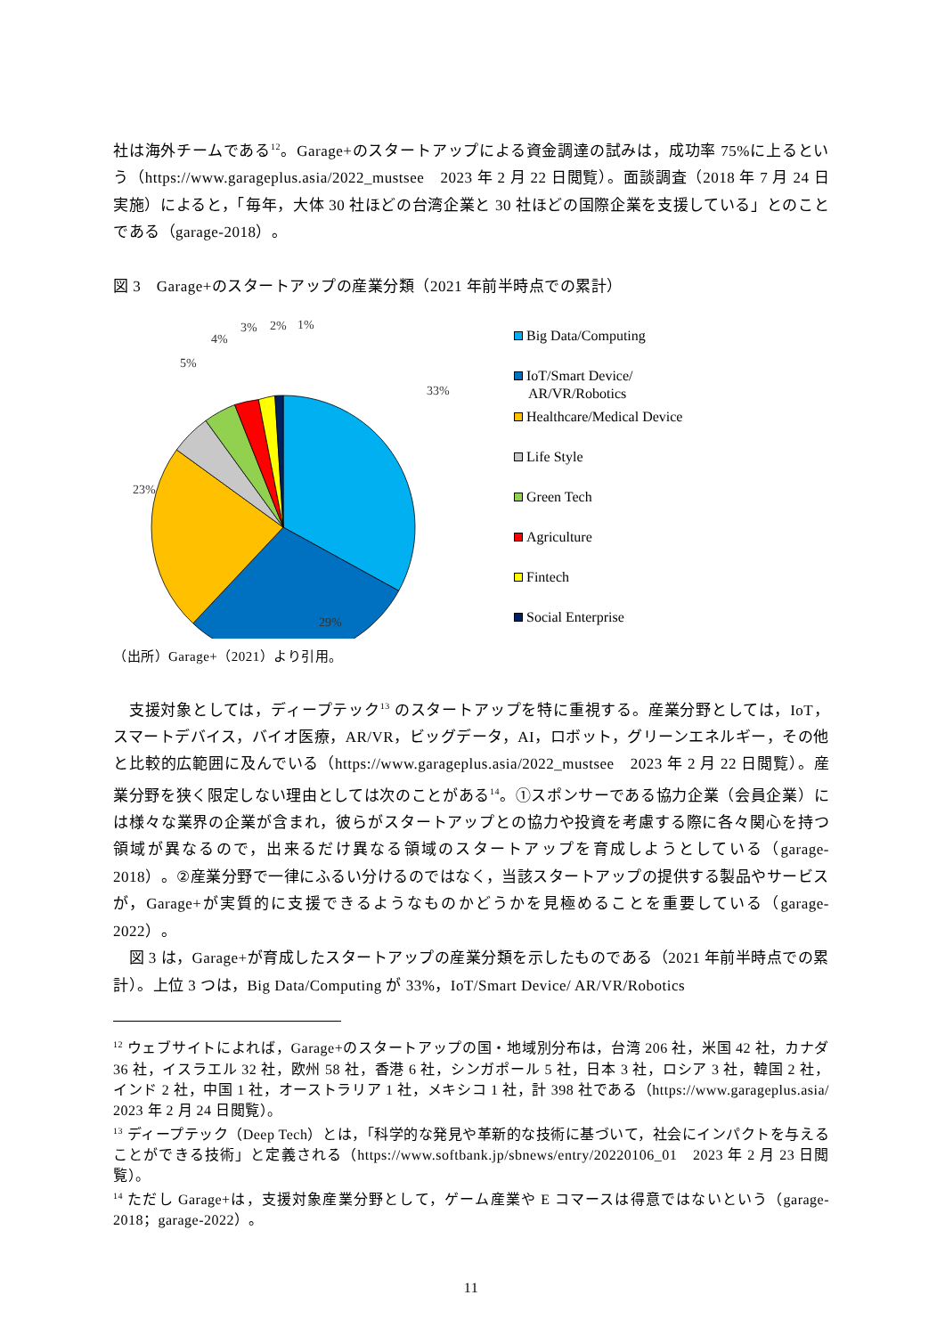社は海外チームである<sup>12</sup>。Garage+のスタートアップによる資金調達の試みは，成功率 75%に上るという（https://www.garageplus.asia/2022_mustsee　2023 年 2 月 22 日閲覧）。面談調査（2018 年 7 月 24 日実施）によると，「毎年，大体 30 社ほどの台湾企業と 30 社ほどの国際企業を支援している」とのことである（garage-2018）。
図 3　Garage+のスタートアップの産業分類（2021 年前半時点での累計）
33%
29%
23%
5%
4%
3%
2%
1%
Big Data/Computing
IoT/Smart Device/
AR/VR/Robotics
Healthcare/Medical Device
Life Style
Green Tech
Agriculture
Fintech
Social Enterprise
（出所）Garage+（2021）より引用。
　支援対象としては，ディープテック<sup>13</sup> のスタートアップを特に重視する。産業分野としては，IoT，スマートデバイス，バイオ医療，AR/VR，ビッグデータ，AI，ロボット，グリーンエネルギー，その他と比較的広範囲に及んでいる（https://www.garageplus.asia/2022_mustsee　2023 年 2 月 22 日閲覧）。産業分野を狭く限定しない理由としては次のことがある<sup>14</sup>。①スポンサーである協力企業（会員企業）には様々な業界の企業が含まれ，彼らがスタートアップとの協力や投資を考慮する際に各々関心を持つ領域が異なるので，出来るだけ異なる領域のスタートアップを育成しようとしている（garage-2018）。②産業分野で一律にふるい分けるのではなく，当該スタートアップの提供する製品やサービスが，Garage+が実質的に支援できるようなものかどうかを見極めることを重要している（garage-2022）。
　図 3 は，Garage+が育成したスタートアップの産業分類を示したものである（2021 年前半時点での累計）。上位 3 つは，Big Data/Computing が 33%，IoT/Smart Device/ AR/VR/Robotics
<sup>12</sup> ウェブサイトによれば，Garage+のスタートアップの国・地域別分布は，台湾 206 社，米国 42 社，カナダ 36 社，イスラエル 32 社，欧州 58 社，香港 6 社，シンガポール 5 社，日本 3 社，ロシア 3 社，韓国 2 社，インド 2 社，中国 1 社，オーストラリア 1 社，メキシコ 1 社，計 398 社である（https://www.garageplus.asia/　2023 年 2 月 24 日閲覧）。
<sup>13</sup> ディープテック（Deep Tech）とは，「科学的な発見や革新的な技術に基づいて，社会にインパクトを与えることができる技術」と定義される（https://www.softbank.jp/sbnews/entry/20220106_01　2023 年 2 月 23 日閲覧）。
<sup>14</sup> ただし Garage+は，支援対象産業分野として，ゲーム産業や E コマースは得意ではないという（garage-2018；garage-2022）。
11